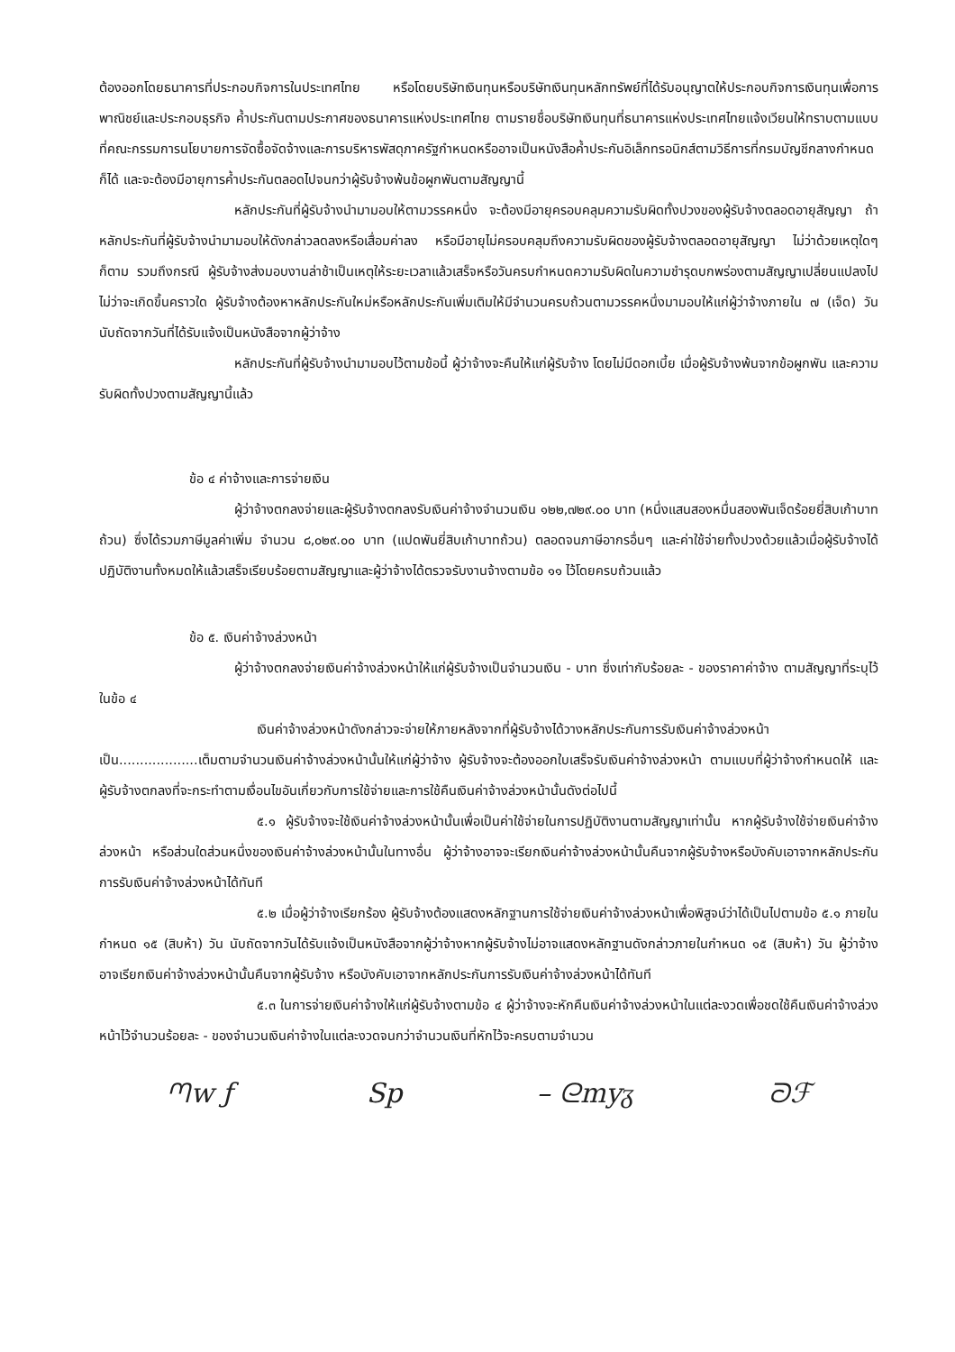ต้องออกโดยธนาคารที่ประกอบกิจการในประเทศไทย หรือโดยบริษัทเงินทุนหรือบริษัทเงินทุนหลักทรัพย์ที่ได้รับอนุญาตให้ประกอบกิจการเงินทุนเพื่อการพาณิชย์และประกอบธุรกิจ ค้ำประกันตามประกาศของธนาคารแห่งประเทศไทย ตามรายชื่อบริษัทเงินทุนที่ธนาคารแห่งประเทศไทยแจ้งเวียนให้ทราบตามแบบที่คณะกรรมการนโยบายการจัดซื้อจัดจ้างและการบริหารพัสดุภาครัฐกำหนดหรืออาจเป็นหนังสือค้ำประกันอิเล็กทรอนิกส์ตามวิธีการที่กรมบัญชีกลางกำหนดก็ได้ และจะต้องมีอายุการค้ำประกันตลอดไปจนกว่าผู้รับจ้างพ้นข้อผูกพันตามสัญญานี้
หลักประกันที่ผู้รับจ้างนำมามอบให้ตามวรรคหนึ่ง จะต้องมีอายุครอบคลุมความรับผิดทั้งปวงของผู้รับจ้างตลอดอายุสัญญา ถ้าหลักประกันที่ผู้รับจ้างนำมามอบให้ดังกล่าวลดลงหรือเสื่อมค่าลง หรือมีอายุไม่ครอบคลุมถึงความรับผิดของผู้รับจ้างตลอดอายุสัญญา ไม่ว่าด้วยเหตุใดๆ ก็ตาม รวมถึงกรณี ผู้รับจ้างส่งมอบงานล่าช้าเป็นเหตุให้ระยะเวลาแล้วเสร็จหรือวันครบกำหนดความรับผิดในความชำรุดบกพร่องตามสัญญาเปลี่ยนแปลงไป ไม่ว่าจะเกิดขึ้นคราวใด ผู้รับจ้างต้องหาหลักประกันใหม่หรือหลักประกันเพิ่มเติมให้มีจำนวนครบถ้วนตามวรรคหนึ่งมามอบให้แก่ผู้ว่าจ้างภายใน ๗ (เจ็ด) วัน นับถัดจากวันที่ได้รับแจ้งเป็นหนังสือจากผู้ว่าจ้าง
หลักประกันที่ผู้รับจ้างนำมามอบไว้ตามข้อนี้ ผู้ว่าจ้างจะคืนให้แก่ผู้รับจ้าง โดยไม่มีดอกเบี้ย เมื่อผู้รับจ้างพ้นจากข้อผูกพัน และความรับผิดทั้งปวงตามสัญญานี้แล้ว
ข้อ ๔ ค่าจ้างและการจ่ายเงิน
ผู้ว่าจ้างตกลงจ่ายและผู้รับจ้างตกลงรับเงินค่าจ้างจำนวนเงิน ๑๒๒,๗๒๙.๐๐ บาท (หนึ่งแสนสองหมื่นสองพันเจ็ดร้อยยี่สิบเก้าบาทถ้วน) ซึ่งได้รวมภาษีมูลค่าเพิ่ม จำนวน ๘,๐๒๙.๐๐ บาท (แปดพันยี่สิบเก้าบาทถ้วน) ตลอดจนภาษีอากรอื่นๆ และค่าใช้จ่ายทั้งปวงด้วยแล้วเมื่อผู้รับจ้างได้ปฏิบัติงานทั้งหมดให้แล้วเสร็จเรียบร้อยตามสัญญาและผู้ว่าจ้างได้ตรวจรับงานจ้างตามข้อ ๑๑ ไว้โดยครบถ้วนแล้ว
ข้อ ๕. เงินค่าจ้างล่วงหน้า
ผู้ว่าจ้างตกลงจ่ายเงินค่าจ้างล่วงหน้าให้แก่ผู้รับจ้างเป็นจำนวนเงิน - บาท ซึ่งเท่ากับร้อยละ - ของราคาค่าจ้าง ตามสัญญาที่ระบุไว้ ในข้อ ๔
เงินค่าจ้างล่วงหน้าดังกล่าวจะจ่ายให้ภายหลังจากที่ผู้รับจ้างได้วางหลักประกันการรับเงินค่าจ้างล่วงหน้าเป็น...................เต็มตามจำนวนเงินค่าจ้างล่วงหน้านั้นให้แก่ผู้ว่าจ้าง ผู้รับจ้างจะต้องออกใบเสร็จรับเงินค่าจ้างล่วงหน้า ตามแบบที่ผู้ว่าจ้างกำหนดให้ และผู้รับจ้างตกลงที่จะกระทำตามเงื่อนไขอันเกี่ยวกับการใช้จ่ายและการใช้คืนเงินค่าจ้างล่วงหน้านั้นดังต่อไปนี้
๕.๑ ผู้รับจ้างจะใช้เงินค่าจ้างล่วงหน้านั้นเพื่อเป็นค่าใช้จ่ายในการปฏิบัติงานตามสัญญาเท่านั้น หากผู้รับจ้างใช้จ่ายเงินค่าจ้างล่วงหน้า หรือส่วนใดส่วนหนึ่งของเงินค่าจ้างล่วงหน้านั้นในทางอื่น ผู้ว่าจ้างอาจจะเรียกเงินค่าจ้างล่วงหน้านั้นคืนจากผู้รับจ้างหรือบังคับเอาจากหลักประกันการรับเงินค่าจ้างล่วงหน้าได้ทันที
๕.๒ เมื่อผู้ว่าจ้างเรียกร้อง ผู้รับจ้างต้องแสดงหลักฐานการใช้จ่ายเงินค่าจ้างล่วงหน้าเพื่อพิสูจน์ว่าได้เป็นไปตามข้อ ๕.๑ ภายในกำหนด ๑๕ (สิบห้า) วัน นับถัดจากวันได้รับแจ้งเป็นหนังสือจากผู้ว่าจ้างหากผู้รับจ้างไม่อาจแสดงหลักฐานดังกล่าวภายในกำหนด ๑๕ (สิบห้า) วัน ผู้ว่าจ้างอาจเรียกเงินค่าจ้างล่วงหน้านั้นคืนจากผู้รับจ้าง หรือบังคับเอาจากหลักประกันการรับเงินค่าจ้างล่วงหน้าได้ทันที
๕.๓ ในการจ่ายเงินค่าจ้างให้แก่ผู้รับจ้างตามข้อ ๔ ผู้ว่าจ้างจะหักคืนเงินค่าจ้างล่วงหน้าในแต่ละงวดเพื่อชดใช้คืนเงินค่าจ้างล่วงหน้าไว้จำนวนร้อยละ - ของจำนวนเงินค่าจ้างในแต่ละงวดจนกว่าจำนวนเงินที่หักไว้จะครบตามจำนวน
ᘉw ƒ Sp – ᘓmyᵹ ᘐℱ